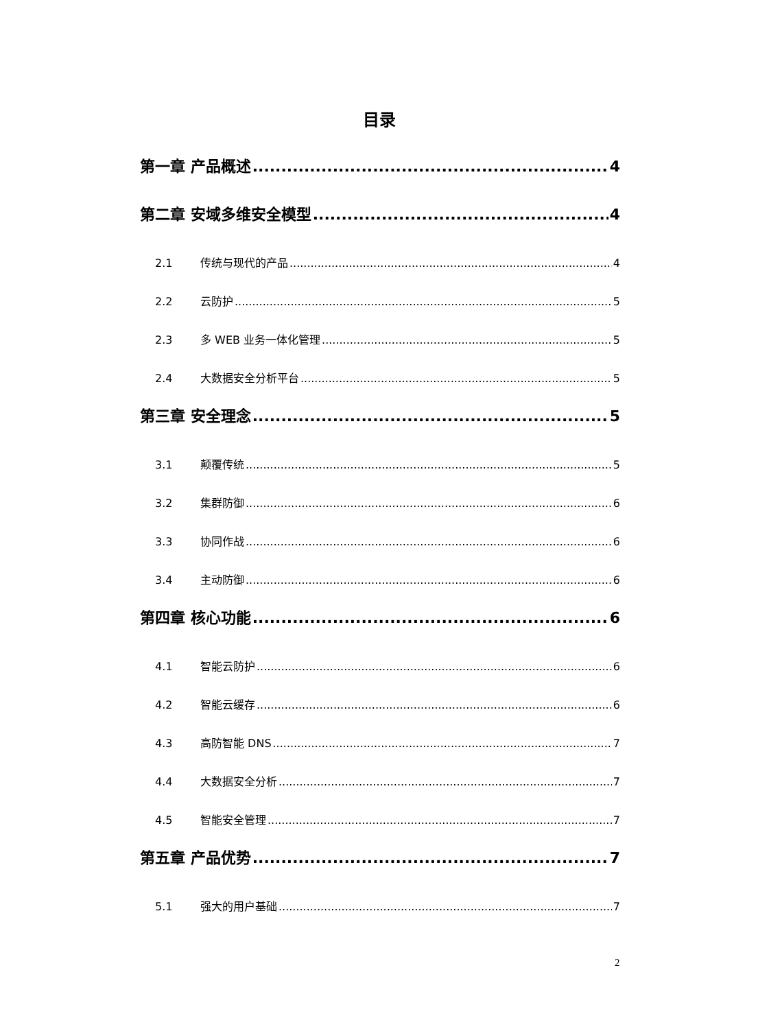目录
第一章 产品概述 4
第二章 安域多维安全模型 4
2.1 传统与现代的产品 4
2.2 云防护 5
2.3 多 WEB 业务一体化管理 5
2.4 大数据安全分析平台 5
第三章 安全理念 5
3.1 颠覆传统 5
3.2 集群防御 6
3.3 协同作战 6
3.4 主动防御 6
第四章 核心功能 6
4.1 智能云防护 6
4.2 智能云缓存 6
4.3 高防智能 DNS 7
4.4 大数据安全分析 7
4.5 智能安全管理 7
第五章 产品优势 7
5.1 强大的用户基础 7
2